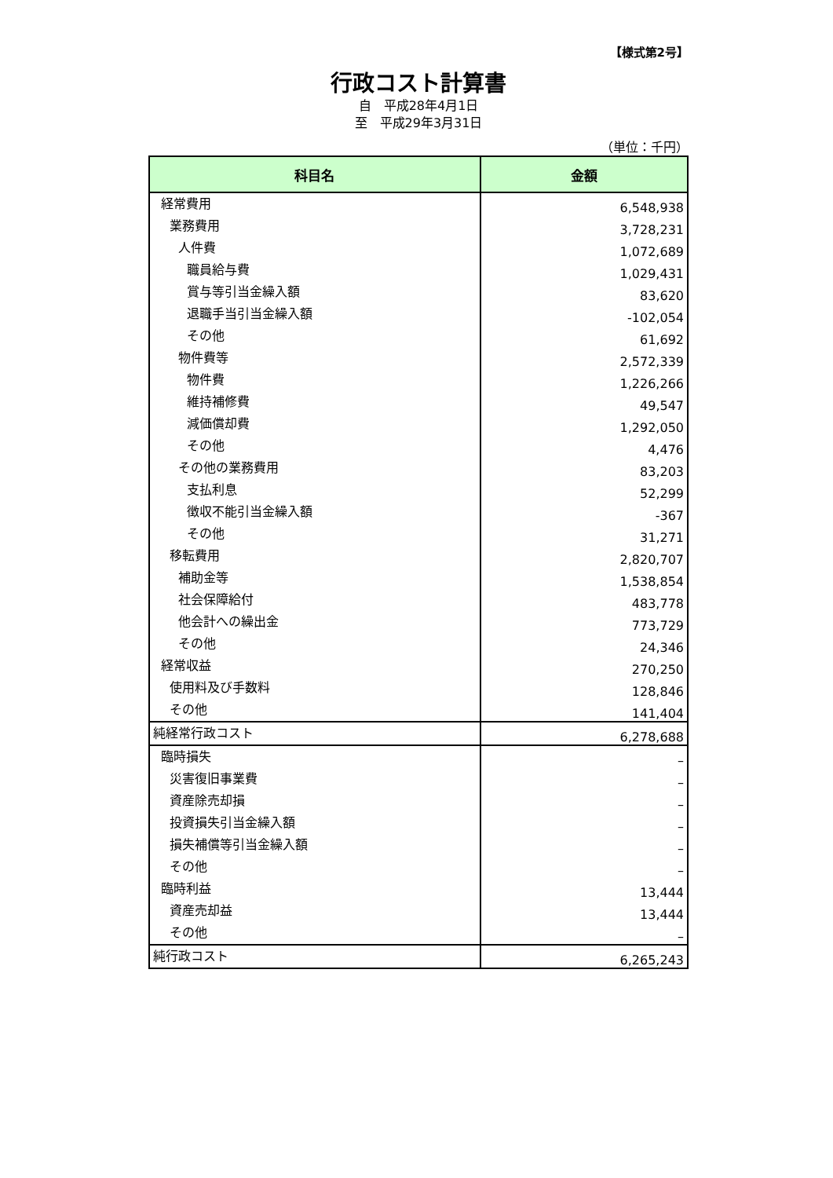【様式第2号】
行政コスト計算書
自　平成28年4月1日
至　平成29年3月31日
（単位：千円）
| 科目名 | 金額 |
| --- | --- |
| 経常費用 | 6,548,938 |
| 業務費用 | 3,728,231 |
| 人件費 | 1,072,689 |
| 職員給与費 | 1,029,431 |
| 賞与等引当金繰入額 | 83,620 |
| 退職手当引当金繰入額 | -102,054 |
| その他 | 61,692 |
| 物件費等 | 2,572,339 |
| 物件費 | 1,226,266 |
| 維持補修費 | 49,547 |
| 減価償却費 | 1,292,050 |
| その他 | 4,476 |
| その他の業務費用 | 83,203 |
| 支払利息 | 52,299 |
| 徴収不能引当金繰入額 | -367 |
| その他 | 31,271 |
| 移転費用 | 2,820,707 |
| 補助金等 | 1,538,854 |
| 社会保障給付 | 483,778 |
| 他会計への繰出金 | 773,729 |
| その他 | 24,346 |
| 経常収益 | 270,250 |
| 使用料及び手数料 | 128,846 |
| その他 | 141,404 |
| 純経常行政コスト | 6,278,688 |
| 臨時損失 | – |
| 災害復旧事業費 | – |
| 資産除売却損 | – |
| 投資損失引当金繰入額 | – |
| 損失補償等引当金繰入額 | – |
| その他 | – |
| 臨時利益 | 13,444 |
| 資産売却益 | 13,444 |
| その他 | – |
| 純行政コスト | 6,265,243 |